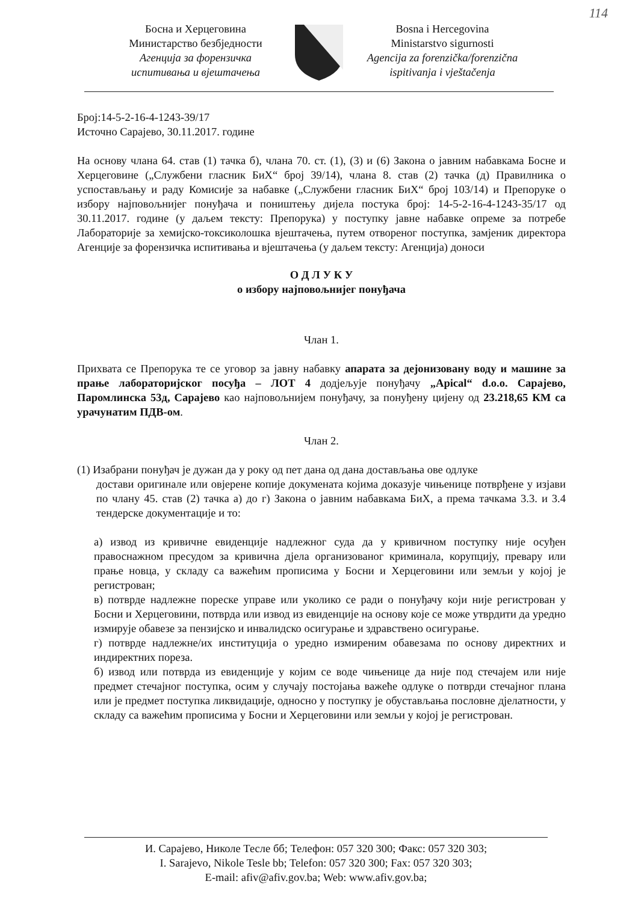114
Босна и Херцеговина
Министарство безбједности
Агенција за форензичка
испитивања и вјештачења
Bosna i Hercegovina
Ministarstvo sigurnosti
Agencija za forenzička/forenzična
ispitivanja i vještačenja
Број:14-5-2-16-4-1243-39/17
Источно Сарајево, 30.11.2017. године
На основу члана 64. став (1) тачка б), члана 70. ст. (1), (3) и (6) Закона о јавним набавкама Босне и Херцеговине („Службени гласник БиХ“ број 39/14), члана 8. став (2) тачка (д) Правилника о успостављању и раду Комисије за набавке („Службени гласник БиХ“ број 103/14) и Препоруке о избору најповољнијег понуђача и поништењу дијела постука број: 14-5-2-16-4-1243-35/17 од 30.11.2017. године (у даљем тексту: Препорука) у поступку јавне набавке опреме за потребе Лабораторије за хемијско-токсиколошка вјештачења, путем отвореног поступка, замјеник директора Агенције за форензичка испитивања и вјештачења (у даљем тексту: Агенција) доноси
О Д Л У К У
о избору најповољнијег понуђача
Члан 1.
Прихвата се Препорука те се уговор за јавну набавку апарата за дејонизовану воду и машине за прање лабораторијског посуђа – ЛОТ 4 додјељује понуђачу „Apical“ d.o.o. Сарајево, Паромлинска 53д, Сарајево као најповољнијем понуђачу, за понуђену цијену од 23.218,65 КМ са урачунатим ПДВ-ом.
Члан 2.
(1) Изабрани понуђач је дужан да у року од пет дана од дана достављања ове одлуке
достави оригинале или овјерене копије докумената којима доказује чињенице потврђене у изјави по члану 45. став (2) тачка а) до г) Закона о јавним набавкама БиХ, а према тачкама 3.3. и 3.4 тендерске документације и то:
а) извод из кривичне евиденције надлежног суда да у кривичном поступку није осуђен правоснажном пресудом за кривична дјела организованог криминала, корупцију, превару или прање новца, у складу са важећим прописима у Босни и Херцеговини или земљи у којој је регистрован;
в) потврде надлежне пореске управе или уколико се ради о понуђачу који није регистрован у Босни и Херцеговини, потврда или извод из евиденције на основу које се може утврдити да уредно измирује обавезе за пензијско и инвалидско осигурање и здравствено осигурање.
г) потврде надлежне/их институција о уредно измиреним обавезама по основу директних и индиректних пореза.
б) извод или потврда из евиденције у којим се воде чињенице да није под стечајем или није предмет стечајног поступка, осим у случају постојања важеће одлуке о потврди стечајног плана или је предмет поступка ликвидације, односно у поступку је обустављања пословне дјелатности, у складу са важећим прописима у Босни и Херцеговини или земљи у којој је регистрован.
И. Сарајево, Николе Тесле бб; Телефон: 057 320 300; Факс: 057 320 303;
I. Sarajevo, Nikole Tesle bb; Telefon: 057 320 300; Fax: 057 320 303;
E-mail: afiv@afiv.gov.ba; Web: www.afiv.gov.ba;